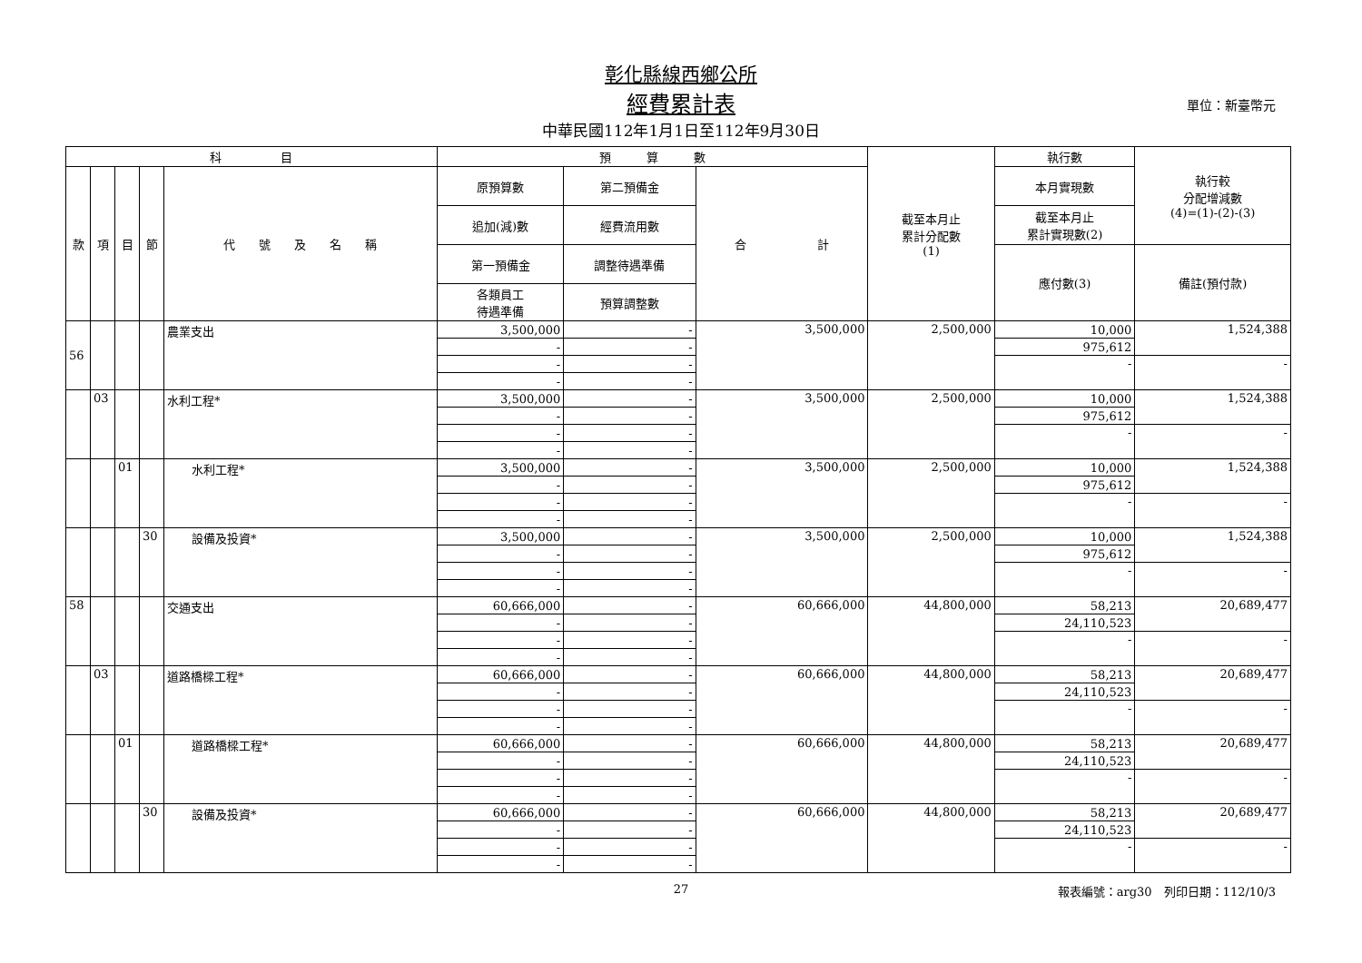彰化縣線西鄉公所
經費累計表 單位：新臺幣元
中華民國112年1月1日至112年9月30日
| 科 目 | | | | | 預 算 數 | | | 截至本月止 累計分配數 (1) | 執行數 | 執行較 分配增減數 (4)=(1)-(2)-(3) |
| --- | --- | --- | --- | --- | --- | --- | --- | --- | --- | --- |
| 款 | 項 | 目 | 節 | 代 號 及 名 稱 | 原預算數 | 第二預備金 | 合 計 | | 本月實現數 | |
| | | | | | 追加(減)數 | 經費流用數 | | | 截至本月止 累計實現數(2) | |
| | | | | | 第一預備金 | 調整待遇準備 | | | 應付數(3) | 備註(預付款) |
| | | | | | 各類員工 待遇準備 | 預算調整數 | | | | |
| 56 | | | | 農業支出 | 3,500,000 | - | 3,500,000 | 2,500,000 | 10,000 | 1,524,388 |
| | | | | | - | - | | | 975,612 | |
| | | | | | - | - | | | - | - |
| | | | | | - | - | | | | |
| | 03 | | | 水利工程* | 3,500,000 | - | 3,500,000 | 2,500,000 | 10,000 | 1,524,388 |
| | | | | | - | - | | | 975,612 | |
| | | | | | - | - | | | - | - |
| | | | | | - | - | | | | |
| | | 01 | | 水利工程* | 3,500,000 | - | 3,500,000 | 2,500,000 | 10,000 | 1,524,388 |
| | | | | | - | - | | | 975,612 | |
| | | | | | - | - | | | - | - |
| | | | | | - | - | | | | |
| | | | 30 | 設備及投資* | 3,500,000 | - | 3,500,000 | 2,500,000 | 10,000 | 1,524,388 |
| | | | | | - | - | | | 975,612 | |
| | | | | | - | - | | | - | - |
| | | | | | - | - | | | | |
| 58 | | | | 交通支出 | 60,666,000 | - | 60,666,000 | 44,800,000 | 58,213 | 20,689,477 |
| | | | | | - | - | | | 24,110,523 | |
| | | | | | - | - | | | - | - |
| | | | | | - | - | | | | |
| | 03 | | | 道路橋樑工程* | 60,666,000 | - | 60,666,000 | 44,800,000 | 58,213 | 20,689,477 |
| | | | | | - | - | | | 24,110,523 | |
| | | | | | - | - | | | - | - |
| | | | | | - | - | | | | |
| | | 01 | | 道路橋樑工程* | 60,666,000 | - | 60,666,000 | 44,800,000 | 58,213 | 20,689,477 |
| | | | | | - | - | | | 24,110,523 | |
| | | | | | - | - | | | - | - |
| | | | | | - | - | | | | |
| | | | 30 | 設備及投資* | 60,666,000 | - | 60,666,000 | 44,800,000 | 58,213 | 20,689,477 |
| | | | | | - | - | | | 24,110,523 | |
| | | | | | - | - | | | - | - |
| | | | | | - | - | | | | |
27
報表編號：arg30　列印日期：112/10/3